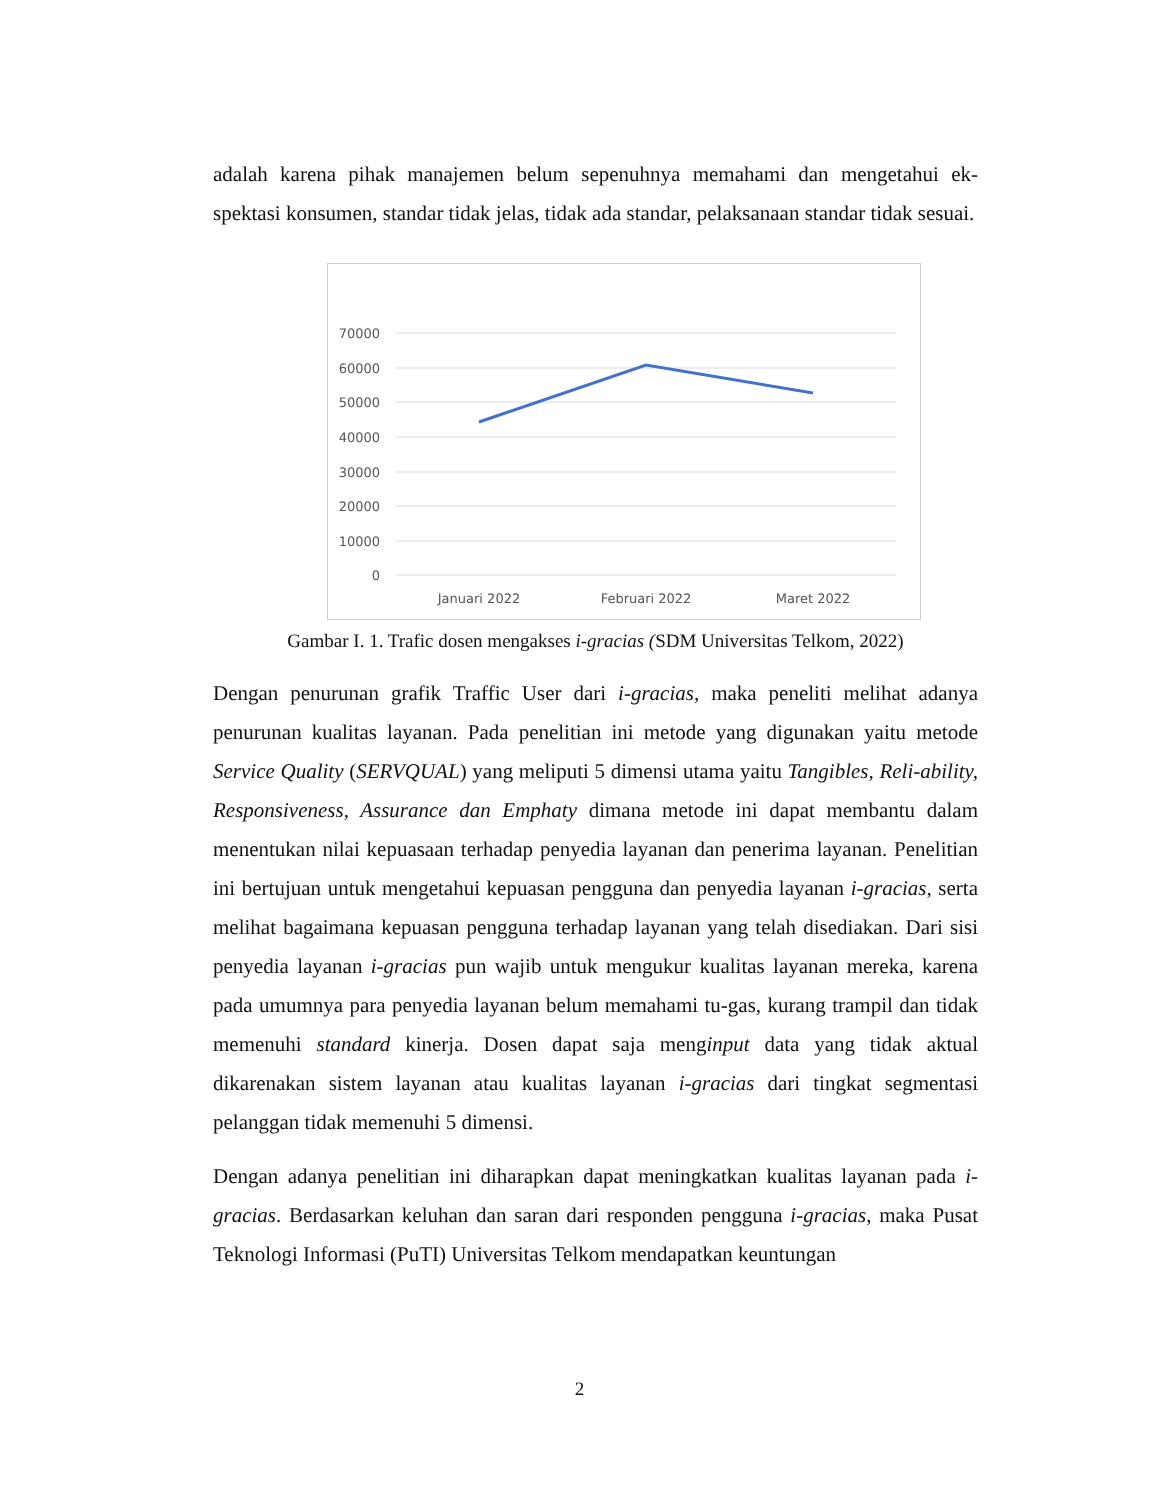adalah karena pihak manajemen belum sepenuhnya memahami dan mengetahui ek-spektasi konsumen, standar tidak jelas, tidak ada standar, pelaksanaan standar tidak sesuai.
70000
60000
50000
40000
30000
20000
10000
0
Januari 2022
Februari 2022
Maret 2022
Gambar I. 1. Trafic dosen mengakses i-gracias (SDM Universitas Telkom, 2022)
Dengan penurunan grafik Traffic User dari i-gracias, maka peneliti melihat adanya penurunan kualitas layanan. Pada penelitian ini metode yang digunakan yaitu metode Service Quality (SERVQUAL) yang meliputi 5 dimensi utama yaitu Tangibles, Reli-ability, Responsiveness, Assurance dan Emphaty dimana metode ini dapat membantu dalam menentukan nilai kepuasaan terhadap penyedia layanan dan penerima layanan. Penelitian ini bertujuan untuk mengetahui kepuasan pengguna dan penyedia layanan i-gracias, serta melihat bagaimana kepuasan pengguna terhadap layanan yang telah disediakan. Dari sisi penyedia layanan i-gracias pun wajib untuk mengukur kualitas layanan mereka, karena pada umumnya para penyedia layanan belum memahami tu-gas, kurang trampil dan tidak memenuhi standard kinerja. Dosen dapat saja menginput data yang tidak aktual dikarenakan sistem layanan atau kualitas layanan i-gracias dari tingkat segmentasi pelanggan tidak memenuhi 5 dimensi.
Dengan adanya penelitian ini diharapkan dapat meningkatkan kualitas layanan pada i-gracias. Berdasarkan keluhan dan saran dari responden pengguna i-gracias, maka Pusat Teknologi Informasi (PuTI) Universitas Telkom mendapatkan keuntungan
2